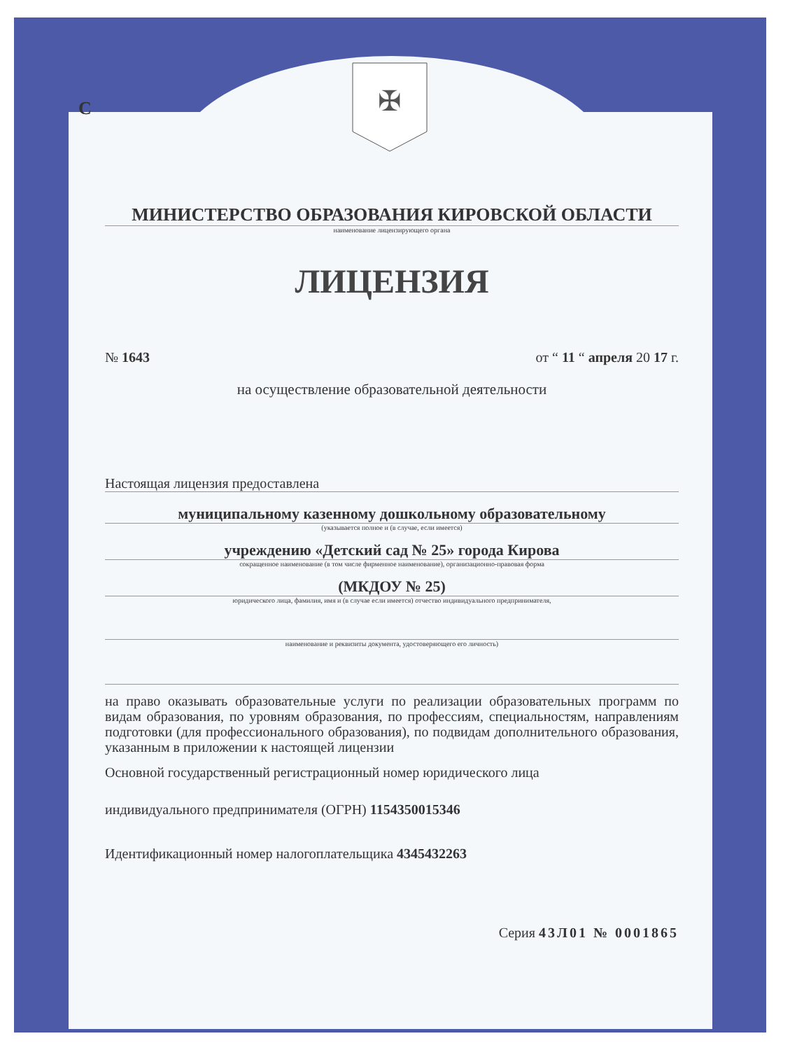С
✠
МИНИСТЕРСТВО ОБРАЗОВАНИЯ КИРОВСКОЙ ОБЛАСТИ
наименование лицензирующего органа
ЛИЦЕНЗИЯ
№ 1643 от “ 11 “ апреля 20 17 г.
на осуществление образовательной деятельности
Настоящая лицензия предоставлена
муниципальному казенному дошкольному образовательному
(указывается полное и (в случае, если имеется)
учреждению «Детский сад № 25» города Кирова
сокращенное наименование (в том числе фирменное наименование), организационно-правовая форма
(МКДОУ № 25)
юридического лица, фамилия, имя и (в случае если имеется) отчество индивидуального предпринимателя,
наименование и реквизиты документа, удостоверяющего его личность)
на право оказывать образовательные услуги по реализации образовательных программ по видам образования, по уровням образования, по профессиям, специальностям, направлениям подготовки (для профессионального образования), по подвидам дополнительного образования, указанным в приложении к настоящей лицензии
Основной государственный регистрационный номер юридического лица
индивидуального предпринимателя (ОГРН) 1154350015346
Идентификационный номер налогоплательщика 4345432263
Серия 43Л01 № 0001865